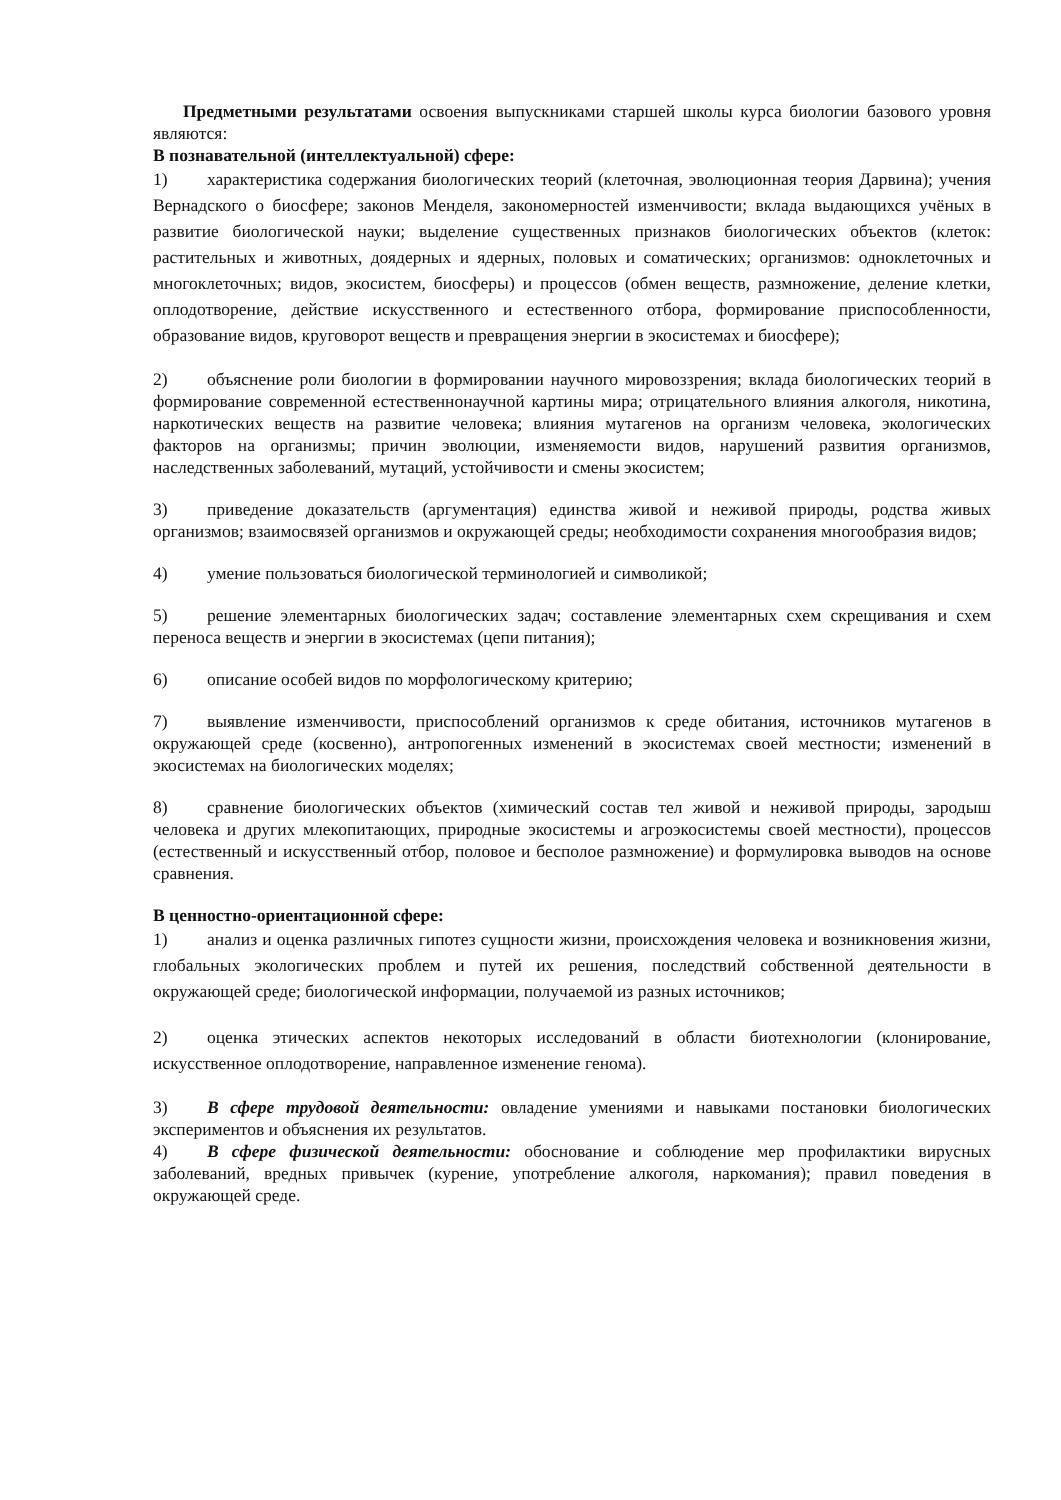Предметными результатами освоения выпускниками старшей школы курса биологии базового уровня являются:
В познавательной (интеллектуальной) сфере:
1) характеристика содержания биологических теорий (клеточная, эволюционная теория Дарвина); учения Вернадского о биосфере; законов Менделя, закономерностей изменчивости; вклада выдающихся учёных в развитие биологической науки; выделение существенных признаков биологических объектов (клеток: растительных и животных, доядерных и ядерных, половых и соматических; организмов: одноклеточных и многоклеточных; видов, экосистем, биосферы) и процессов (обмен веществ, размножение, деление клетки, оплодотворение, действие искусственного и естественного отбора, формирование приспособленности, образование видов, круговорот веществ и превращения энергии в экосистемах и биосфере);
2) объяснение роли биологии в формировании научного мировоззрения; вклада биологических теорий в формирование современной естественнонаучной картины мира; отрицательного влияния алкоголя, никотина, наркотических веществ на развитие человека; влияния мутагенов на организм человека, экологических факторов на организмы; причин эволюции, изменяемости видов, нарушений развития организмов, наследственных заболеваний, мутаций, устойчивости и смены экосистем;
3) приведение доказательств (аргументация) единства живой и неживой природы, родства живых организмов; взаимосвязей организмов и окружающей среды; необходимости сохранения многообразия видов;
4) умение пользоваться биологической терминологией и символикой;
5) решение элементарных биологических задач; составление элементарных схем скрещивания и схем переноса веществ и энергии в экосистемах (цепи питания);
6) описание особей видов по морфологическому критерию;
7) выявление изменчивости, приспособлений организмов к среде обитания, источников мутагенов в окружающей среде (косвенно), антропогенных изменений в экосистемах своей местности; изменений в экосистемах на биологических моделях;
8) сравнение биологических объектов (химический состав тел живой и неживой природы, зародыш человека и других млекопитающих, природные экосистемы и агроэкосистемы своей местности), процессов (естественный и искусственный отбор, половое и бесполое размножение) и формулировка выводов на основе сравнения.
В ценностно-ориентационной сфере:
1) анализ и оценка различных гипотез сущности жизни, происхождения человека и возникновения жизни, глобальных экологических проблем и путей их решения, последствий собственной деятельности в окружающей среде; биологической информации, получаемой из разных источников;
2) оценка этических аспектов некоторых исследований в области биотехнологии (клонирование, искусственное оплодотворение, направленное изменение генома).
3) В сфере трудовой деятельности: овладение умениями и навыками постановки биологических экспериментов и объяснения их результатов.
4) В сфере физической деятельности: обоснование и соблюдение мер профилактики вирусных заболеваний, вредных привычек (курение, употребление алкоголя, наркомания); правил поведения в окружающей среде.